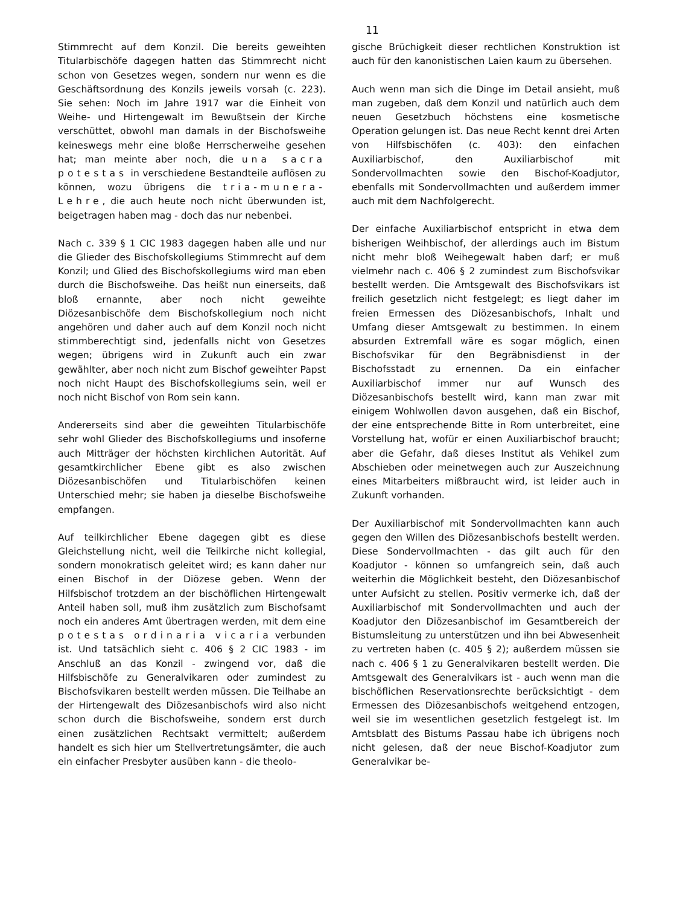11
Stimmrecht auf dem Konzil. Die bereits geweihten Titularbischöfe dagegen hatten das Stimmrecht nicht schon von Gesetzes wegen, sondern nur wenn es die Geschäftsordnung des Konzils jeweils vorsah (c. 223). Sie sehen: Noch im Jahre 1917 war die Einheit von Weihe- und Hirtengewalt im Bewußtsein der Kirche verschüttet, obwohl man damals in der Bischofsweihe keineswegs mehr eine bloße Herrscherweihe gesehen hat; man meinte aber noch, die una sacra potestas in verschiedene Bestandteile auflösen zu können, wozu übrigens die tria-munera-Lehre, die auch heute noch nicht überwunden ist, beigetragen haben mag - doch das nur nebenbei.
Nach c. 339 § 1 CIC 1983 dagegen haben alle und nur die Glieder des Bischofskollegiums Stimmrecht auf dem Konzil; und Glied des Bischofskollegiums wird man eben durch die Bischofsweihe. Das heißt nun einerseits, daß bloß ernannte, aber noch nicht geweihte Diözesanbischöfe dem Bischofskollegium noch nicht angehören und daher auch auf dem Konzil noch nicht stimmberechtigt sind, jedenfalls nicht von Gesetzes wegen; übrigens wird in Zukunft auch ein zwar gewählter, aber noch nicht zum Bischof geweihter Papst noch nicht Haupt des Bischofskollegiums sein, weil er noch nicht Bischof von Rom sein kann.
Andererseits sind aber die geweihten Titularbischöfe sehr wohl Glieder des Bischofskollegiums und insoferne auch Mitträger der höchsten kirchlichen Autorität. Auf gesamtkirchlicher Ebene gibt es also zwischen Diözesanbischöfen und Titularbischöfen keinen Unterschied mehr; sie haben ja dieselbe Bischofsweihe empfangen.
Auf teilkirchlicher Ebene dagegen gibt es diese Gleichstellung nicht, weil die Teilkirche nicht kollegial, sondern monokratisch geleitet wird; es kann daher nur einen Bischof in der Diözese geben. Wenn der Hilfsbischof trotzdem an der bischöflichen Hirtengewalt Anteil haben soll, muß ihm zusätzlich zum Bischofsamt noch ein anderes Amt übertragen werden, mit dem eine potestas ordinaria vicaria verbunden ist. Und tatsächlich sieht c. 406 § 2 CIC 1983 - im Anschluß an das Konzil - zwingend vor, daß die Hilfsbischöfe zu Generalvikaren oder zumindest zu Bischofsvikaren bestellt werden müssen. Die Teilhabe an der Hirtengewalt des Diözesanbischofs wird also nicht schon durch die Bischofsweihe, sondern erst durch einen zusätzlichen Rechtsakt vermittelt; außerdem handelt es sich hier um Stellvertretungsämter, die auch ein einfacher Presbyter ausüben kann - die theolo-
gische Brüchigkeit dieser rechtlichen Konstruktion ist auch für den kanonistischen Laien kaum zu übersehen.
Auch wenn man sich die Dinge im Detail ansieht, muß man zugeben, daß dem Konzil und natürlich auch dem neuen Gesetzbuch höchstens eine kosmetische Operation gelungen ist. Das neue Recht kennt drei Arten von Hilfsbischöfen (c. 403): den einfachen Auxiliarbischof, den Auxiliarbischof mit Sondervollmachten sowie den Bischof-Koadjutor, ebenfalls mit Sondervollmachten und außerdem immer auch mit dem Nachfolgerecht.
Der einfache Auxiliarbischof entspricht in etwa dem bisherigen Weihbischof, der allerdings auch im Bistum nicht mehr bloß Weihegewalt haben darf; er muß vielmehr nach c. 406 § 2 zumindest zum Bischofsvikar bestellt werden. Die Amtsgewalt des Bischofsvikars ist freilich gesetzlich nicht festgelegt; es liegt daher im freien Ermessen des Diözesanbischofs, Inhalt und Umfang dieser Amtsgewalt zu bestimmen. In einem absurden Extremfall wäre es sogar möglich, einen Bischofsvikar für den Begräbnisdienst in der Bischofsstadt zu ernennen. Da ein einfacher Auxiliarbischof immer nur auf Wunsch des Diözesanbischofs bestellt wird, kann man zwar mit einigem Wohlwollen davon ausgehen, daß ein Bischof, der eine entsprechende Bitte in Rom unterbreitet, eine Vorstellung hat, wofür er einen Auxiliarbischof braucht; aber die Gefahr, daß dieses Institut als Vehikel zum Abschieben oder meinetwegen auch zur Auszeichnung eines Mitarbeiters mißbraucht wird, ist leider auch in Zukunft vorhanden.
Der Auxiliarbischof mit Sondervollmachten kann auch gegen den Willen des Diözesanbischofs bestellt werden. Diese Sondervollmachten - das gilt auch für den Koadjutor - können so umfangreich sein, daß auch weiterhin die Möglichkeit besteht, den Diözesanbischof unter Aufsicht zu stellen. Positiv vermerke ich, daß der Auxiliarbischof mit Sondervollmachten und auch der Koadjutor den Diözesanbischof im Gesamtbereich der Bistumsleitung zu unterstützen und ihn bei Abwesenheit zu vertreten haben (c. 405 § 2); außerdem müssen sie nach c. 406 § 1 zu Generalvikaren bestellt werden. Die Amtsgewalt des Generalvikars ist - auch wenn man die bischöflichen Reservationsrechte berücksichtigt - dem Ermessen des Diözesanbischofs weitgehend entzogen, weil sie im wesentlichen gesetzlich festgelegt ist. Im Amtsblatt des Bistums Passau habe ich übrigens noch nicht gelesen, daß der neue Bischof-Koadjutor zum Generalvikar be-